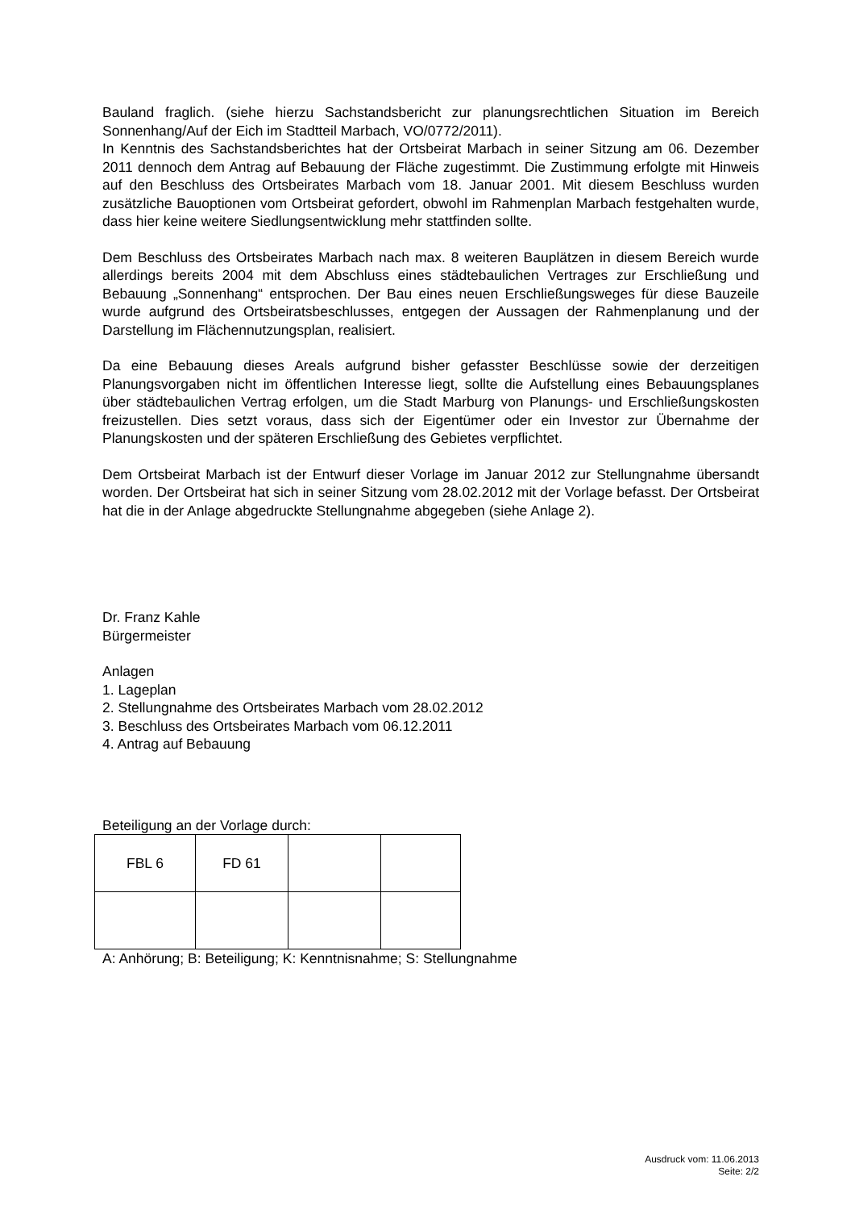Bauland fraglich. (siehe hierzu Sachstandsbericht zur planungsrechtlichen Situation im Bereich Sonnenhang/Auf der Eich im Stadtteil Marbach, VO/0772/2011).
In Kenntnis des Sachstandsberichtes hat der Ortsbeirat Marbach in seiner Sitzung am 06. Dezember 2011 dennoch dem Antrag auf Bebauung der Fläche zugestimmt. Die Zustimmung erfolgte mit Hinweis auf den Beschluss des Ortsbeirates Marbach vom 18. Januar 2001. Mit diesem Beschluss wurden zusätzliche Bauoptionen vom Ortsbeirat gefordert, obwohl im Rahmenplan Marbach festgehalten wurde, dass hier keine weitere Siedlungsentwicklung mehr stattfinden sollte.
Dem Beschluss des Ortsbeirates Marbach nach max. 8 weiteren Bauplätzen in diesem Bereich wurde allerdings bereits 2004 mit dem Abschluss eines städtebaulichen Vertrages zur Erschließung und Bebauung „Sonnenhang“ entsprochen. Der Bau eines neuen Erschließungsweges für diese Bauzeile wurde aufgrund des Ortsbeiratsbeschlusses, entgegen der Aussagen der Rahmenplanung und der Darstellung im Flächennutzungsplan, realisiert.
Da eine Bebauung dieses Areals aufgrund bisher gefasster Beschlüsse sowie der derzeitigen Planungsvorgaben nicht im öffentlichen Interesse liegt, sollte die Aufstellung eines Bebauungsplanes über städtebaulichen Vertrag erfolgen, um die Stadt Marburg von Planungs- und Erschließungskosten freizustellen. Dies setzt voraus, dass sich der Eigentümer oder ein Investor zur Übernahme der Planungskosten und der späteren Erschließung des Gebietes verpflichtet.
Dem Ortsbeirat Marbach ist der Entwurf dieser Vorlage im Januar 2012 zur Stellungnahme übersandt worden. Der Ortsbeirat hat sich in seiner Sitzung vom 28.02.2012 mit der Vorlage befasst. Der Ortsbeirat hat die in der Anlage abgedruckte Stellungnahme abgegeben (siehe Anlage 2).
Dr. Franz Kahle
Bürgermeister
Anlagen
1. Lageplan
2. Stellungnahme des Ortsbeirates Marbach vom 28.02.2012
3. Beschluss des Ortsbeirates Marbach vom 06.12.2011
4. Antrag auf Bebauung
Beteiligung an der Vorlage durch:
| FBL 6 | FD 61 | | |
A: Anhörung; B: Beteiligung; K: Kenntnisnahme; S: Stellungnahme
Ausdruck vom: 11.06.2013
Seite: 2/2